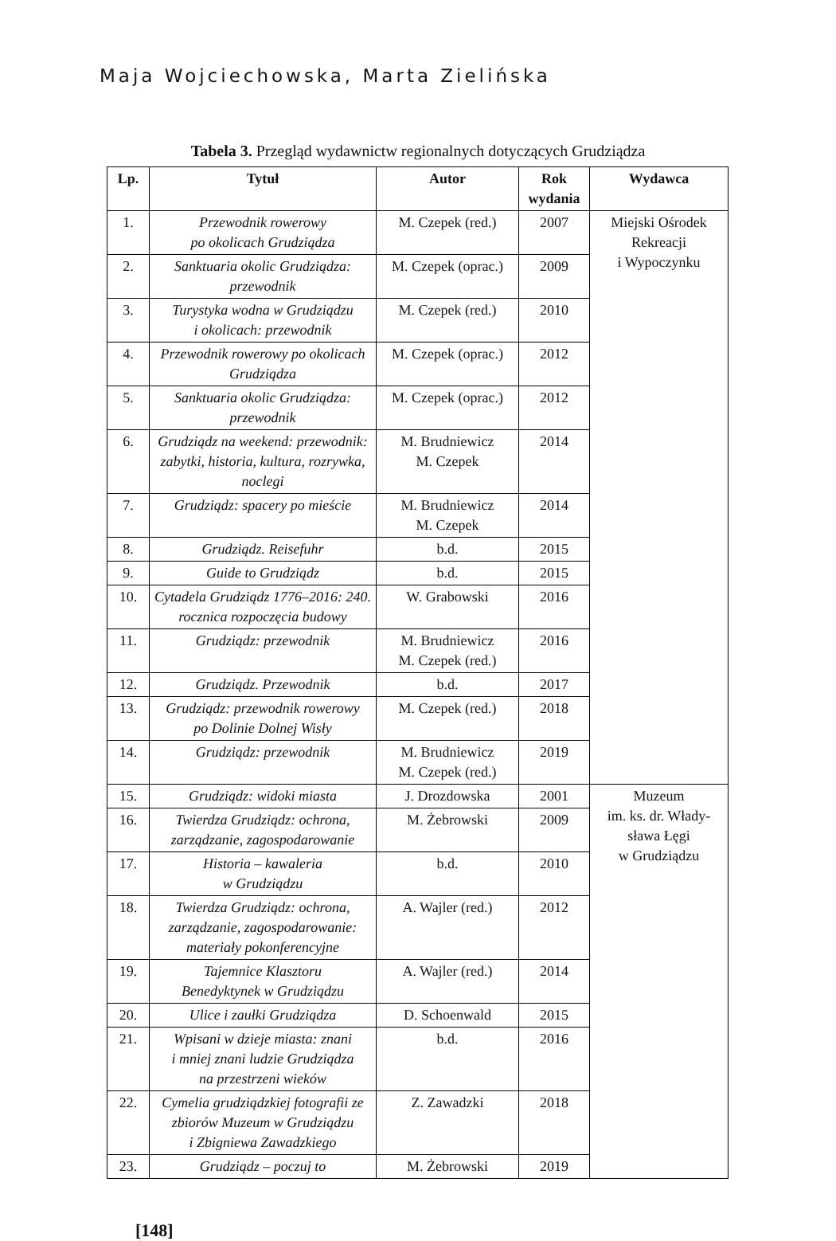Maja Wojciechowska, Marta Zielińska
Tabela 3. Przegląd wydawnictw regionalnych dotyczących Grudziądza
| Lp. | Tytuł | Autor | Rok wydania | Wydawca |
| --- | --- | --- | --- | --- |
| 1. | Przewodnik rowerowy po okolicach Grudziądza | M. Czepek (red.) | 2007 | Miejski Ośrodek Rekreacji i Wypoczynku |
| 2. | Sanktuaria okolic Grudziądza: przewodnik | M. Czepek (oprac.) | 2009 | |
| 3. | Turystyka wodna w Grudziądzu i okolicach: przewodnik | M. Czepek (red.) | 2010 | |
| 4. | Przewodnik rowerowy po okolicach Grudziądza | M. Czepek (oprac.) | 2012 | |
| 5. | Sanktuaria okolic Grudziądza: przewodnik | M. Czepek (oprac.) | 2012 | |
| 6. | Grudziądz na weekend: przewodnik: zabytki, historia, kultura, rozrywka, noclegi | M. Brudniewicz M. Czepek | 2014 | |
| 7. | Grudziądz: spacery po mieście | M. Brudniewicz M. Czepek | 2014 | |
| 8. | Grudziądz. Reisefuhr | b.d. | 2015 | |
| 9. | Guide to Grudziądz | b.d. | 2015 | |
| 10. | Cytadela Grudziądz 1776–2016: 240. rocznica rozpoczęcia budowy | W. Grabowski | 2016 | |
| 11. | Grudziądz: przewodnik | M. Brudniewicz M. Czepek (red.) | 2016 | |
| 12. | Grudziądz. Przewodnik | b.d. | 2017 | |
| 13. | Grudziądz: przewodnik rowerowy po Dolinie Dolnej Wisły | M. Czepek (red.) | 2018 | |
| 14. | Grudziądz: przewodnik | M. Brudniewicz M. Czepek (red.) | 2019 | |
| 15. | Grudziądz: widoki miasta | J. Drozdowska | 2001 | Muzeum im. ks. dr. Włady- sława Łęgi w Grudziądzu |
| 16. | Twierdza Grudziądz: ochrona, zarządzanie, zagospodarowanie | M. Żebrowski | 2009 | |
| 17. | Historia – kawaleria w Grudziądzu | b.d. | 2010 | |
| 18. | Twierdza Grudziądz: ochrona, zarządzanie, zagospodarowanie: materiały pokonferencyjne | A. Wajler (red.) | 2012 | |
| 19. | Tajemnice Klasztoru Benedyktynek w Grudziądzu | A. Wajler (red.) | 2014 | |
| 20. | Ulice i zaułki Grudziądza | D. Schoenwald | 2015 | |
| 21. | Wpisani w dzieje miasta: znani i mniej znani ludzie Grudziądza na przestrzeni wieków | b.d. | 2016 | |
| 22. | Cymelia grudziądzkiej fotografii ze zbiorów Muzeum w Grudziądzu i Zbigniewa Zawadzkiego | Z. Zawadzki | 2018 | |
| 23. | Grudziądz – poczuj to | M. Żebrowski | 2019 | |
[148]